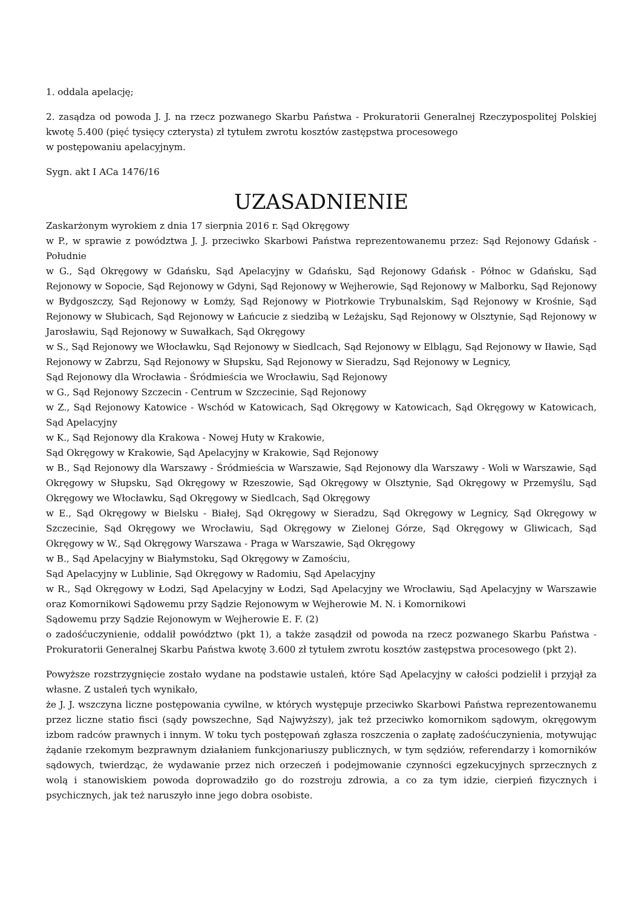1. oddala apelację;
2. zasądza od powoda J. J. na rzecz pozwanego Skarbu Państwa - Prokuratorii Generalnej Rzeczypospolitej Polskiej kwotę 5.400 (pięć tysięcy czterysta) zł tytułem zwrotu kosztów zastępstwa procesowego
w postępowaniu apelacyjnym.
Sygn. akt I ACa 1476/16
UZASADNIENIE
Zaskarżonym wyrokiem z dnia 17 sierpnia 2016 r. Sąd Okręgowy
w P., w sprawie z powództwa J. J. przeciwko Skarbowi Państwa reprezentowanemu przez: Sąd Rejonowy Gdańsk - Południe
w G., Sąd Okręgowy w Gdańsku, Sąd Apelacyjny w Gdańsku, Sąd Rejonowy Gdańsk - Północ w Gdańsku, Sąd Rejonowy w Sopocie, Sąd Rejonowy w Gdyni, Sąd Rejonowy w Wejherowie, Sąd Rejonowy w Malborku, Sąd Rejonowy w Bydgoszczy, Sąd Rejonowy w Łomży, Sąd Rejonowy w Piotrkowie Trybunalskim, Sąd Rejonowy w Krośnie, Sąd Rejonowy w Słubicach, Sąd Rejonowy w Łańcucie z siedzibą w Leżajsku, Sąd Rejonowy w Olsztynie, Sąd Rejonowy w Jarosławiu, Sąd Rejonowy w Suwałkach, Sąd Okręgowy
w S., Sąd Rejonowy we Włocławku, Sąd Rejonowy w Siedlcach, Sąd Rejonowy w Elblągu, Sąd Rejonowy w Iławie, Sąd Rejonowy w Zabrzu, Sąd Rejonowy w Słupsku, Sąd Rejonowy w Sieradzu, Sąd Rejonowy w Legnicy,
Sąd Rejonowy dla Wrocławia - Śródmieścia we Wrocławiu, Sąd Rejonowy
w G., Sąd Rejonowy Szczecin - Centrum w Szczecinie, Sąd Rejonowy
w Z., Sąd Rejonowy Katowice - Wschód w Katowicach, Sąd Okręgowy w Katowicach, Sąd Okręgowy w Katowicach, Sąd Apelacyjny
w K., Sąd Rejonowy dla Krakowa - Nowej Huty w Krakowie,
Sąd Okręgowy w Krakowie, Sąd Apelacyjny w Krakowie, Sąd Rejonowy
w B., Sąd Rejonowy dla Warszawy - Śródmieścia w Warszawie, Sąd Rejonowy dla Warszawy - Woli w Warszawie, Sąd Okręgowy w Słupsku, Sąd Okręgowy w Rzeszowie, Sąd Okręgowy w Olsztynie, Sąd Okręgowy w Przemyślu, Sąd Okręgowy we Włocławku, Sąd Okręgowy w Siedlcach, Sąd Okręgowy
w E., Sąd Okręgowy w Bielsku - Białej, Sąd Okręgowy w Sieradzu, Sąd Okręgowy w Legnicy, Sąd Okręgowy w Szczecinie, Sąd Okręgowy we Wrocławiu, Sąd Okręgowy w Zielonej Górze, Sąd Okręgowy w Gliwicach, Sąd Okręgowy w W., Sąd Okręgowy Warszawa - Praga w Warszawie, Sąd Okręgowy
w B., Sąd Apelacyjny w Białymstoku, Sąd Okręgowy w Zamościu,
Sąd Apelacyjny w Lublinie, Sąd Okręgowy w Radomiu, Sąd Apelacyjny
w R., Sąd Okręgowy w Łodzi, Sąd Apelacyjny w Łodzi, Sąd Apelacyjny we Wrocławiu, Sąd Apelacyjny w Warszawie oraz Komornikowi Sądowemu przy Sądzie Rejonowym w Wejherowie M. N. i Komornikowi
Sądowemu przy Sądzie Rejonowym w Wejherowie E. F. (2)
o zadośćuczynienie, oddalił powództwo (pkt 1), a także zasądził od powoda na rzecz pozwanego Skarbu Państwa - Prokuratorii Generalnej Skarbu Państwa kwotę 3.600 zł tytułem zwrotu kosztów zastępstwa procesowego (pkt 2).
Powyższe rozstrzygnięcie zostało wydane na podstawie ustaleń, które Sąd Apelacyjny w całości podzielił i przyjął za własne. Z ustaleń tych wynikało,
że J. J. wszczyna liczne postępowania cywilne, w których występuje przeciwko Skarbowi Państwa reprezentowanemu przez liczne statio fisci (sądy powszechne, Sąd Najwyższy), jak też przeciwko komornikom sądowym, okręgowym izbom radców prawnych i innym. W toku tych postępowań zgłasza roszczenia o zapłatę zadośćuczynienia, motywując żądanie rzekomym bezprawnym działaniem funkcjonariuszy publicznych, w tym sędziów, referendarzy i komorników sądowych, twierdząc, że wydawanie przez nich orzeczeń i podejmowanie czynności egzekucyjnych sprzecznych z wolą i stanowiskiem powoda doprowadziło go do rozstroju zdrowia, a co za tym idzie, cierpień fizycznych i psychicznych, jak też naruszyło inne jego dobra osobiste.